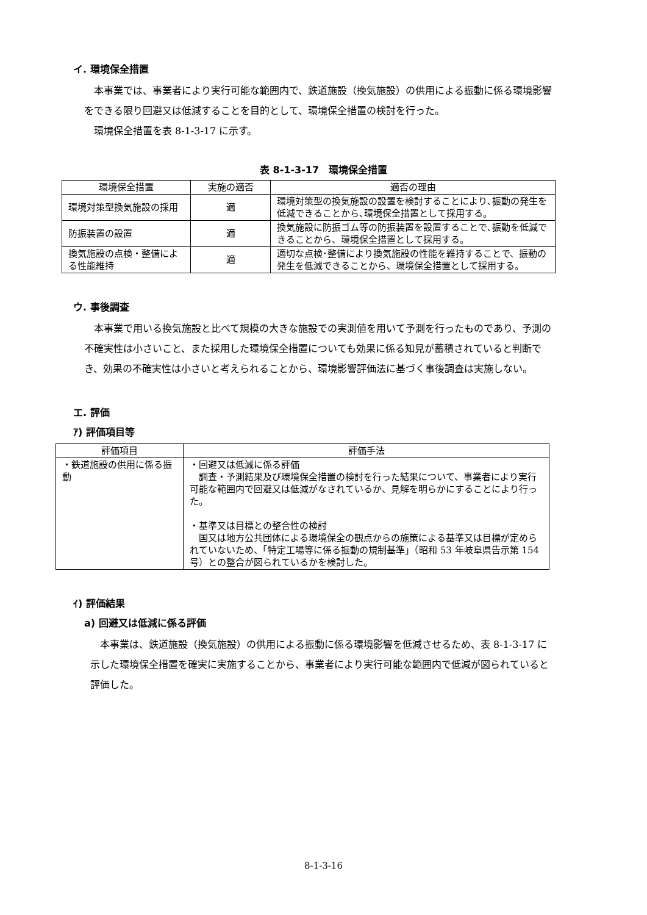イ. 環境保全措置
本事業では、事業者により実行可能な範囲内で、鉄道施設（換気施設）の供用による振動に係る環境影響をできる限り回避又は低減することを目的として、環境保全措置の検討を行った。
環境保全措置を表 8-1-3-17 に示す。
表 8-1-3-17　環境保全措置
| 環境保全措置 | 実施の適否 | 適否の理由 |
| --- | --- | --- |
| 環境対策型換気施設の採用 | 適 | 環境対策型の換気施設の設置を検討することにより､振動の発生を低減できることから､環境保全措置として採用する。 |
| 防振装置の設置 | 適 | 換気施設に防振ゴム等の防振装置を設置することで､振動を低減できることから、環境保全措置として採用する。 |
| 換気施設の点検・整備による性能維持 | 適 | 適切な点検･整備により換気施設の性能を維持することで、振動の発生を低減できることから、環境保全措置として採用する。 |
ウ. 事後調査
本事業で用いる換気施設と比べて規模の大きな施設での実測値を用いて予測を行ったものであり、予測の不確実性は小さいこと、また採用した環境保全措置についても効果に係る知見が蓄積されていると判断でき、効果の不確実性は小さいと考えられることから、環境影響評価法に基づく事後調査は実施しない。
エ. 評価
ｱ) 評価項目等
| 評価項目 | 評価手法 |
| --- | --- |
| ・鉄道施設の供用に係る振動 | ・回避又は低減に係る評価 調査・予測結果及び環境保全措置の検討を行った結果について、事業者により実行可能な範囲内で回避又は低減がなされているか、見解を明らかにすることにより行った。 ・基準又は目標との整合性の検討 国又は地方公共団体による環境保全の観点からの施策による基準又は目標が定められていないため、「特定工場等に係る振動の規制基準」（昭和 53 年岐阜県告示第 154 号）との整合が図られているかを検討した。 |
ｲ) 評価結果
a) 回避又は低減に係る評価
本事業は、鉄道施設（換気施設）の供用による振動に係る環境影響を低減させるため、表 8-1-3-17 に示した環境保全措置を確実に実施することから、事業者により実行可能な範囲内で低減が図られていると評価した。
8-1-3-16